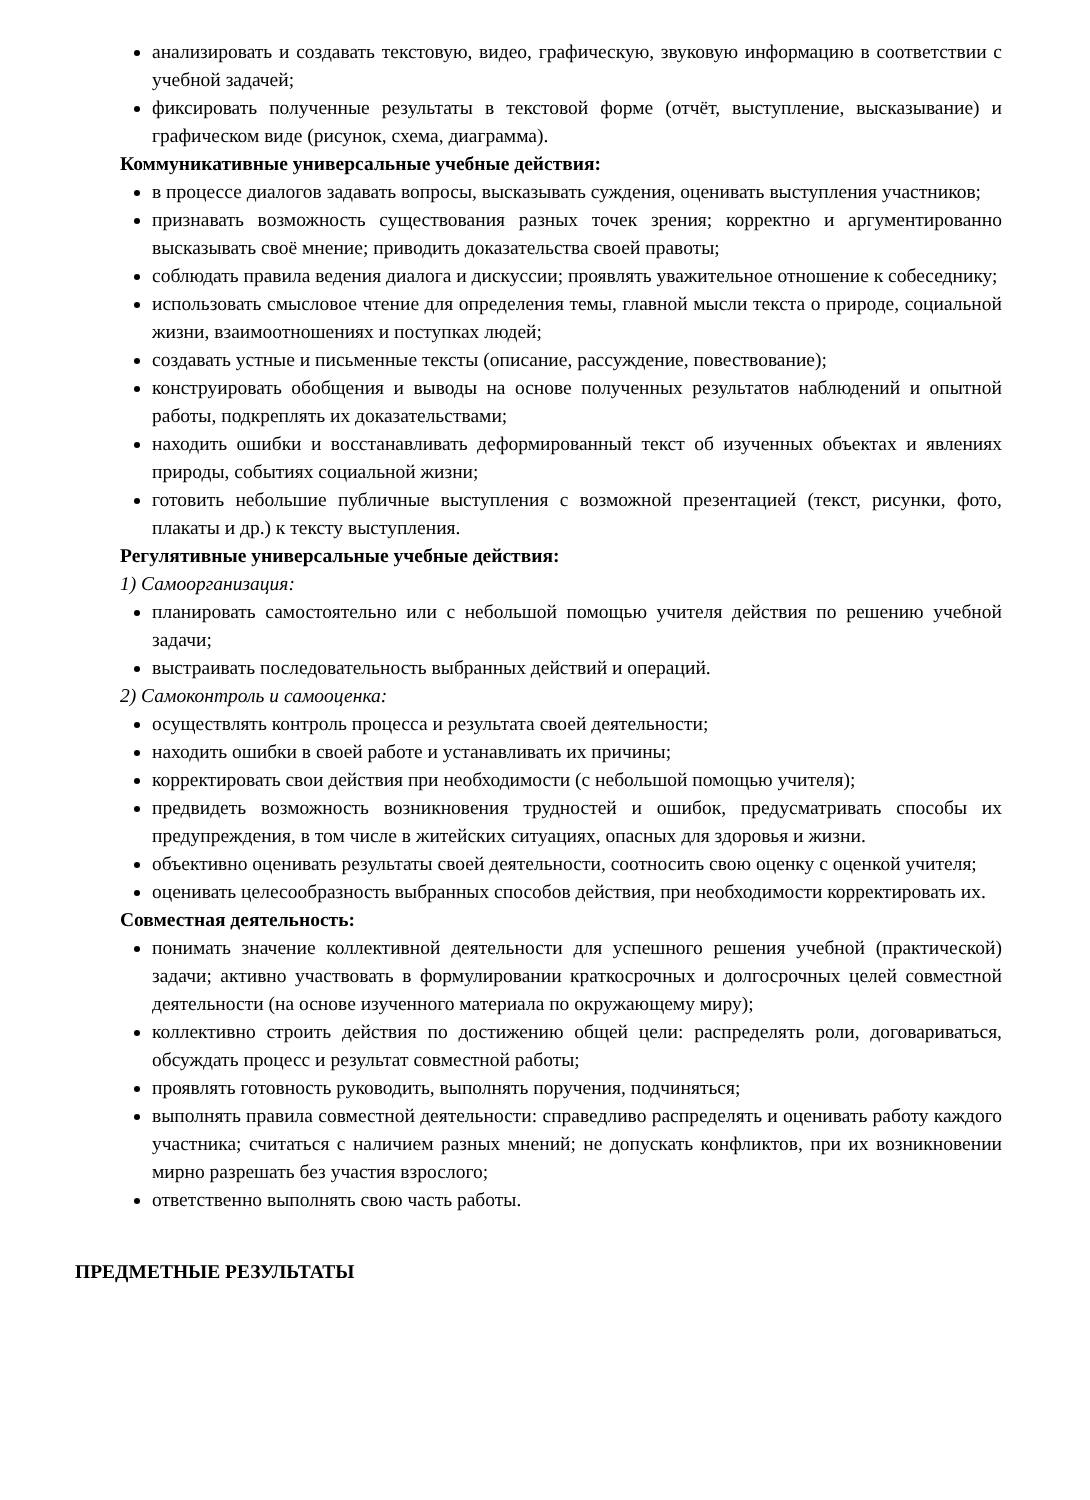анализировать и создавать текстовую, видео, графическую, звуковую информацию в соответствии с учебной задачей;
фиксировать полученные результаты в текстовой форме (отчёт, выступление, высказывание) и графическом виде (рисунок, схема, диаграмма).
Коммуникативные универсальные учебные действия:
в процессе диалогов задавать вопросы, высказывать суждения, оценивать выступления участников;
признавать возможность существования разных точек зрения; корректно и аргументированно высказывать своё мнение; приводить доказательства своей правоты;
соблюдать правила ведения диалога и дискуссии; проявлять уважительное отношение к собеседнику;
использовать смысловое чтение для определения темы, главной мысли текста о природе, социальной жизни, взаимоотношениях и поступках людей;
создавать устные и письменные тексты (описание, рассуждение, повествование);
конструировать обобщения и выводы на основе полученных результатов наблюдений и опытной работы, подкреплять их доказательствами;
находить ошибки и восстанавливать деформированный текст об изученных объектах и явлениях природы, событиях социальной жизни;
готовить небольшие публичные выступления с возможной презентацией (текст, рисунки, фото, плакаты и др.) к тексту выступления.
Регулятивные универсальные учебные действия:
1) Самоорганизация:
планировать самостоятельно или с небольшой помощью учителя действия по решению учебной задачи;
выстраивать последовательность выбранных действий и операций.
2) Самоконтроль и самооценка:
осуществлять контроль процесса и результата своей деятельности;
находить ошибки в своей работе и устанавливать их причины;
корректировать свои действия при необходимости (с небольшой помощью учителя);
предвидеть возможность возникновения трудностей и ошибок, предусматривать способы их предупреждения, в том числе в житейских ситуациях, опасных для здоровья и жизни.
объективно оценивать результаты своей деятельности, соотносить свою оценку с оценкой учителя;
оценивать целесообразность выбранных способов действия, при необходимости корректировать их.
Совместная деятельность:
понимать значение коллективной деятельности для успешного решения учебной (практической) задачи; активно участвовать в формулировании краткосрочных и долгосрочных целей совместной деятельности (на основе изученного материала по окружающему миру);
коллективно строить действия по достижению общей цели: распределять роли, договариваться, обсуждать процесс и результат совместной работы;
проявлять готовность руководить, выполнять поручения, подчиняться;
выполнять правила совместной деятельности: справедливо распределять и оценивать работу каждого участника; считаться с наличием разных мнений; не допускать конфликтов, при их возникновении мирно разрешать без участия взрослого;
ответственно выполнять свою часть работы.
ПРЕДМЕТНЫЕ РЕЗУЛЬТАТЫ